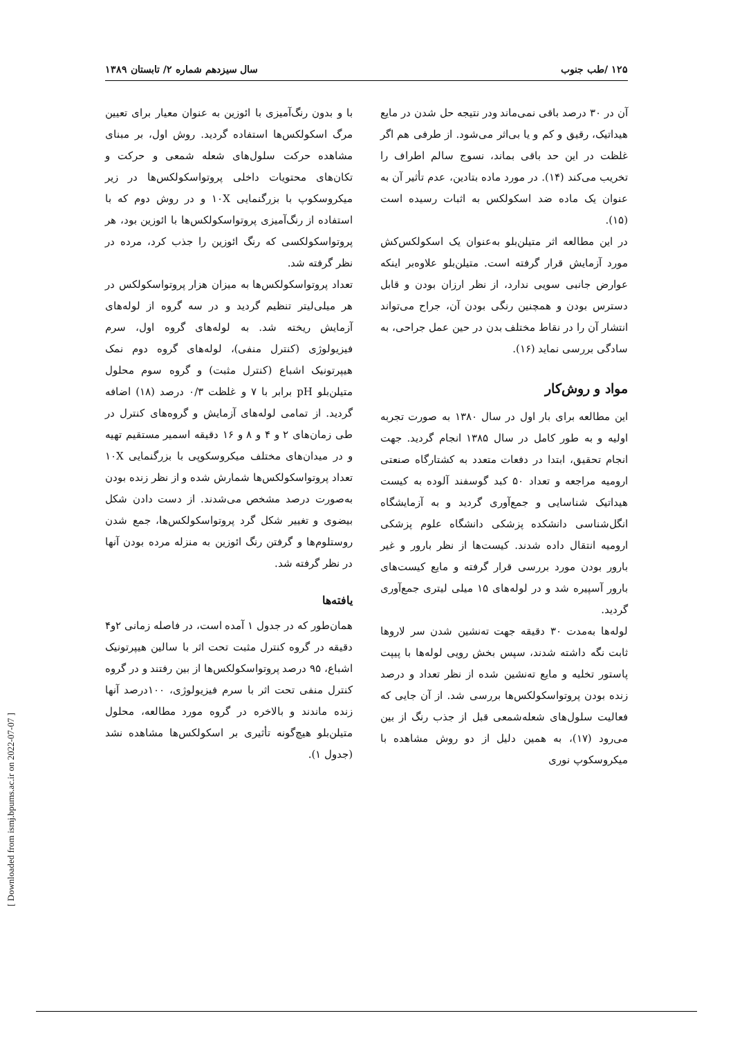۱۲۵ /طب جنوب سال سیزدهم شماره ۲/ تابستان ۱۳۸۹
آن در ۳۰ درصد باقی نمی‌ماند ودر نتیجه حل شدن در مایع هیداتیک، رقیق و کم و یا بی‌اثر می‌شود. از طرفی هم اگر غلظت در این حد باقی بماند، نسوج سالم اطراف را تخریب می‌کند (۱۴). در مورد ماده بتادین، عدم تأثیر آن به عنوان یک ماده ضد اسکولکس به اثبات رسیده است (۱۵).
در این مطالعه اثر متیلن‌بلو به‌عنوان یک اسکولکس‌کش مورد آزمایش قرار گرفته است. متیلن‌بلو علاوه‌بر اینکه عوارض جانبی سویی ندارد، از نظر ارزان بودن و قابل دسترس بودن و همچنین رنگی بودن آن، جراح می‌تواند انتشار آن را در نقاط مختلف بدن در حین عمل جراحی، به سادگی بررسی نماید (۱۶).
مواد و روش‌کار
این مطالعه برای بار اول در سال ۱۳۸۰ به صورت تجربه اولیه و به طور کامل در سال ۱۳۸۵ انجام گردید. جهت انجام تحقیق، ابتدا در دفعات متعدد به کشتارگاه صنعتی ارومیه مراجعه و تعداد ۵۰ کبد گوسفند آلوده به کیست هیداتیک شناسایی و جمع‌آوری گردید و به آزمایشگاه انگل‌شناسی دانشکده پزشکی دانشگاه علوم پزشکی ارومیه انتقال داده شدند. کیست‌ها از نظر بارور و غیر بارور بودن مورد بررسی قرار گرفته و مایع کیست‌های بارور آسپیره شد و در لوله‌های ۱۵ میلی لیتری جمع‌آوری گردید.
لوله‌ها به‌مدت ۳۰ دقیقه جهت ته‌نشین شدن سر لاروها ثابت نگه داشته شدند، سپس بخش رویی لوله‌ها با پیپت پاستور تخلیه و مایع ته‌نشین شده از نظر تعداد و درصد زنده بودن پروتواسکولکس‌ها بررسی شد. از آن جایی که فعالیت سلول‌های شعله‌شمعی قبل از جذب رنگ از بین می‌رود (۱۷)، به همین دلیل از دو روش مشاهده با میکروسکوپ نوری
با و بدون رنگ‌آمیزی با ائوزین به عنوان معیار برای تعیین مرگ اسکولکس‌ها استفاده گردید. روش اول، بر مبنای مشاهده حرکت سلول‌های شعله شمعی و حرکت و تکان‌های محتویات داخلی پروتواسکولکس‌ها در زیر میکروسکوپ با بزرگنمایی ۱۰X و در روش دوم که با استفاده از رنگ‌آمیزی پروتواسکولکس‌ها با ائوزین بود، هر پروتواسکولکسی که رنگ ائوزین را جذب کرد، مرده در نظر گرفته شد.
تعداد پروتواسکولکس‌ها به میزان هزار پروتواسکولکس در هر میلی‌لیتر تنظیم گردید و در سه گروه از لوله‌های آزمایش ریخته شد. به لوله‌های گروه اول، سرم فیزیولوژی (کنترل منفی)، لوله‌های گروه دوم نمک هیپرتونیک اشباع (کنترل مثبت) و گروه سوم محلول متیلن‌بلو pH برابر با ۷ و غلظت ۰/۳ درصد (۱۸) اضافه گردید. از تمامی لوله‌های آزمایش و گروه‌های کنترل در طی زمان‌های ۲ و ۴ و ۸ و ۱۶ دقیقه اسمیر مستقیم تهیه و در میدان‌های مختلف میکروسکوپی با بزرگنمایی ۱۰X تعداد پروتواسکولکس‌ها شمارش شده و از نظر زنده بودن به‌صورت درصد مشخص می‌شدند. از دست دادن شکل بیضوی و تغییر شکل گرد پروتواسکولکس‌ها، جمع شدن روستلوم‌ها و گرفتن رنگ ائوزین به منزله مرده بودن آنها در نظر گرفته شد.
یافته‌ها
همان‌طور که در جدول ۱ آمده است، در فاصله زمانی ۲و۴ دقیقه در گروه کنترل مثبت تحت اثر با سالین هیپرتونیک اشباع، ۹۵ درصد پروتواسکولکس‌ها از بین رفتند و در گروه کنترل منفی تحت اثر با سرم فیزیولوژی، ۱۰۰درصد آنها زنده ماندند و بالاخره در گروه مورد مطالعه، محلول متیلن‌بلو هیچ‌گونه تأثیری بر اسکولکس‌ها مشاهده نشد (جدول ۱).
[ Downloaded from ismj.bpums.ac.ir on 2022-07-07 ]